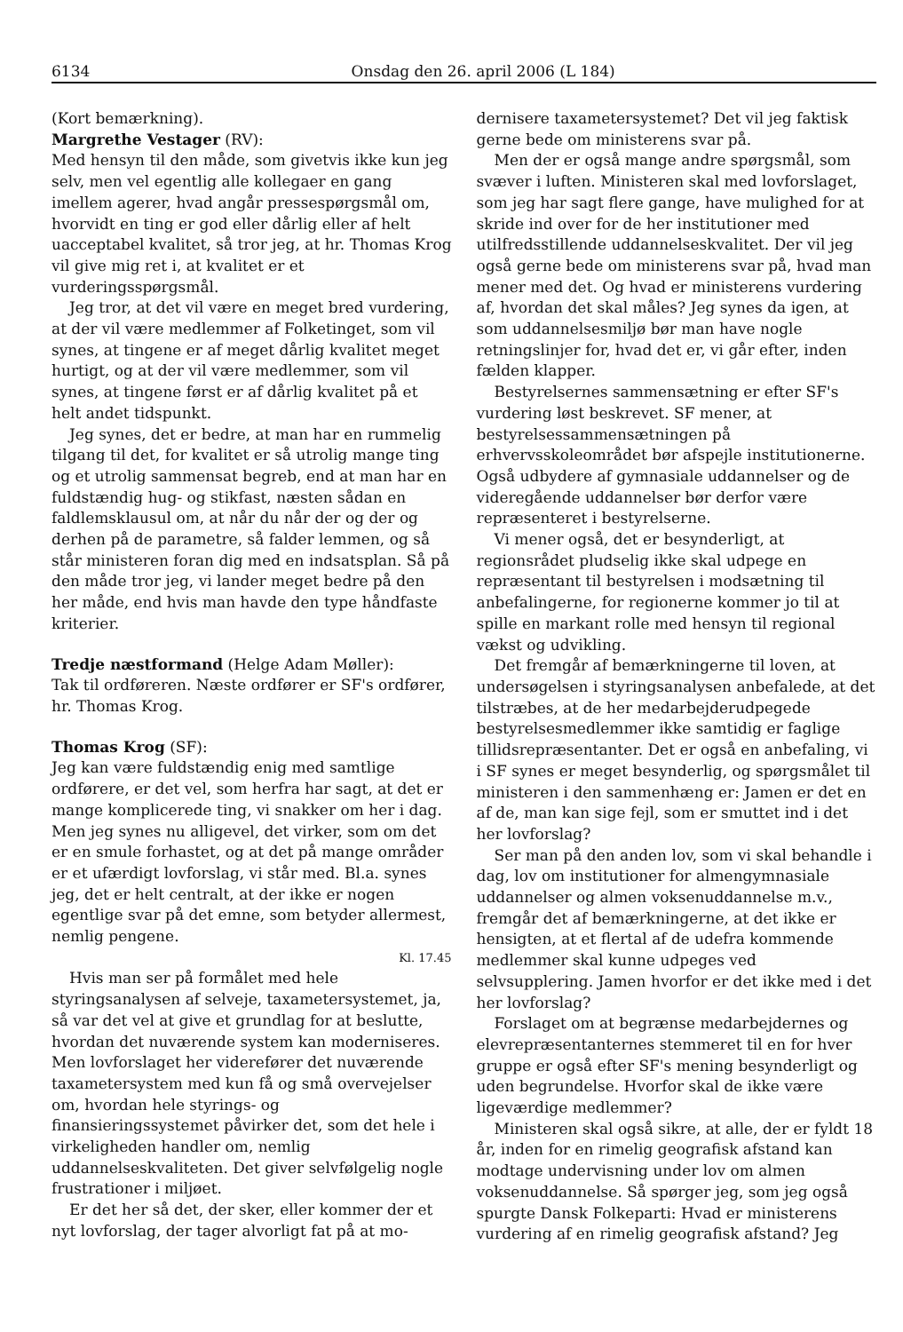6134 Onsdag den 26. april 2006 (L 184)
(Kort bemærkning).
Margrethe Vestager (RV):
Med hensyn til den måde, som givetvis ikke kun jeg selv, men vel egentlig alle kollegaer en gang imellem agerer, hvad angår pressespørgsmål om, hvorvidt en ting er god eller dårlig eller af helt uacceptabel kvalitet, så tror jeg, at hr. Thomas Krog vil give mig ret i, at kvalitet er et vurderingsspørgsmål.
Jeg tror, at det vil være en meget bred vurdering, at der vil være medlemmer af Folketinget, som vil synes, at tingene er af meget dårlig kvalitet meget hurtigt, og at der vil være medlemmer, som vil synes, at tingene først er af dårlig kvalitet på et helt andet tidspunkt.
Jeg synes, det er bedre, at man har en rummelig tilgang til det, for kvalitet er så utrolig mange ting og et utrolig sammensat begreb, end at man har en fuldstændig hug- og stikfast, næsten sådan en faldlemsklausul om, at når du når der og der og derhen på de parametre, så falder lemmen, og så står ministeren foran dig med en indsatsplan. Så på den måde tror jeg, vi lander meget bedre på den her måde, end hvis man havde den type håndfaste kriterier.
Tredje næstformand (Helge Adam Møller):
Tak til ordføreren. Næste ordfører er SF's ordfører, hr. Thomas Krog.
Thomas Krog (SF):
Jeg kan være fuldstændig enig med samtlige ordførere, er det vel, som herfra har sagt, at det er mange komplicerede ting, vi snakker om her i dag. Men jeg synes nu alligevel, det virker, som om det er en smule forhastet, og at det på mange områder er et ufærdigt lovforslag, vi står med. Bl.a. synes jeg, det er helt centralt, at der ikke er nogen egentlige svar på det emne, som betyder allermest, nemlig pengene.
Kl. 17.45
Hvis man ser på formålet med hele styringsanalysen af selveje, taxametersystemet, ja, så var det vel at give et grundlag for at beslutte, hvordan det nuværende system kan moderniseres. Men lovforslaget her viderefører det nuværende taxametersystem med kun få og små overvejelser om, hvordan hele styrings- og finansieringssystemet påvirker det, som det hele i virkeligheden handler om, nemlig uddannelseskvaliteten. Det giver selvfølgelig nogle frustrationer i miljøet.
Er det her så det, der sker, eller kommer der et nyt lovforslag, der tager alvorligt fat på at mo-
dernisere taxametersystemet? Det vil jeg faktisk gerne bede om ministerens svar på.
Men der er også mange andre spørgsmål, som svæver i luften. Ministeren skal med lovforslaget, som jeg har sagt flere gange, have mulighed for at skride ind over for de her institutioner med utilfredsstillende uddannelseskvalitet. Der vil jeg også gerne bede om ministerens svar på, hvad man mener med det. Og hvad er ministerens vurdering af, hvordan det skal måles? Jeg synes da igen, at som uddannelsesmiljø bør man have nogle retningslinjer for, hvad det er, vi går efter, inden fælden klapper.
Bestyrelsernes sammensætning er efter SF's vurdering løst beskrevet. SF mener, at bestyrelsessammensætningen på erhvervsskoleområdet bør afspejle institutionerne. Også udbydere af gymnasiale uddannelser og de videregående uddannelser bør derfor være repræsenteret i bestyrelserne.
Vi mener også, det er besynderligt, at regionsrådet pludselig ikke skal udpege en repræsentant til bestyrelsen i modsætning til anbefalingerne, for regionerne kommer jo til at spille en markant rolle med hensyn til regional vækst og udvikling.
Det fremgår af bemærkningerne til loven, at undersøgelsen i styringsanalysen anbefalede, at det tilstræbes, at de her medarbejderudpegede bestyrelsesmedlemmer ikke samtidig er faglige tillidsrepræsentanter. Det er også en anbefaling, vi i SF synes er meget besynderlig, og spørgsmålet til ministeren i den sammenhæng er: Jamen er det en af de, man kan sige fejl, som er smuttet ind i det her lovforslag?
Ser man på den anden lov, som vi skal behandle i dag, lov om institutioner for almengymnasiale uddannelser og almen voksenuddannelse m.v., fremgår det af bemærkningerne, at det ikke er hensigten, at et flertal af de udefra kommende medlemmer skal kunne udpeges ved selvsupplering. Jamen hvorfor er det ikke med i det her lovforslag?
Forslaget om at begrænse medarbejdernes og elevrepræsentanternes stemmeret til en for hver gruppe er også efter SF's mening besynderligt og uden begrundelse. Hvorfor skal de ikke være ligeværdige medlemmer?
Ministeren skal også sikre, at alle, der er fyldt 18 år, inden for en rimelig geografisk afstand kan modtage undervisning under lov om almen voksenuddannelse. Så spørger jeg, som jeg også spurgte Dansk Folkeparti: Hvad er ministerens vurdering af en rimelig geografisk afstand? Jeg